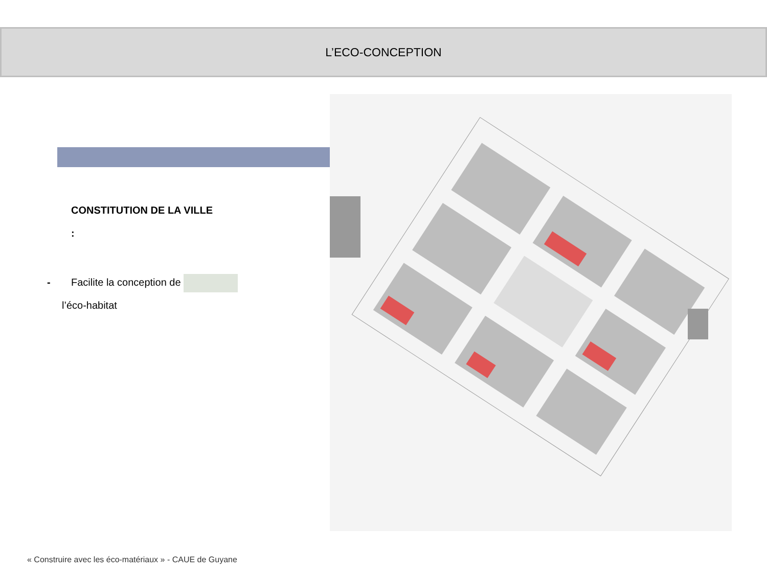L’ECO-CONCEPTION
CONSTITUTION DE LA VILLE
:
- Facilite la conception de
l’éco-habitat
« Construire avec les éco-matériaux » - CAUE de Guyane